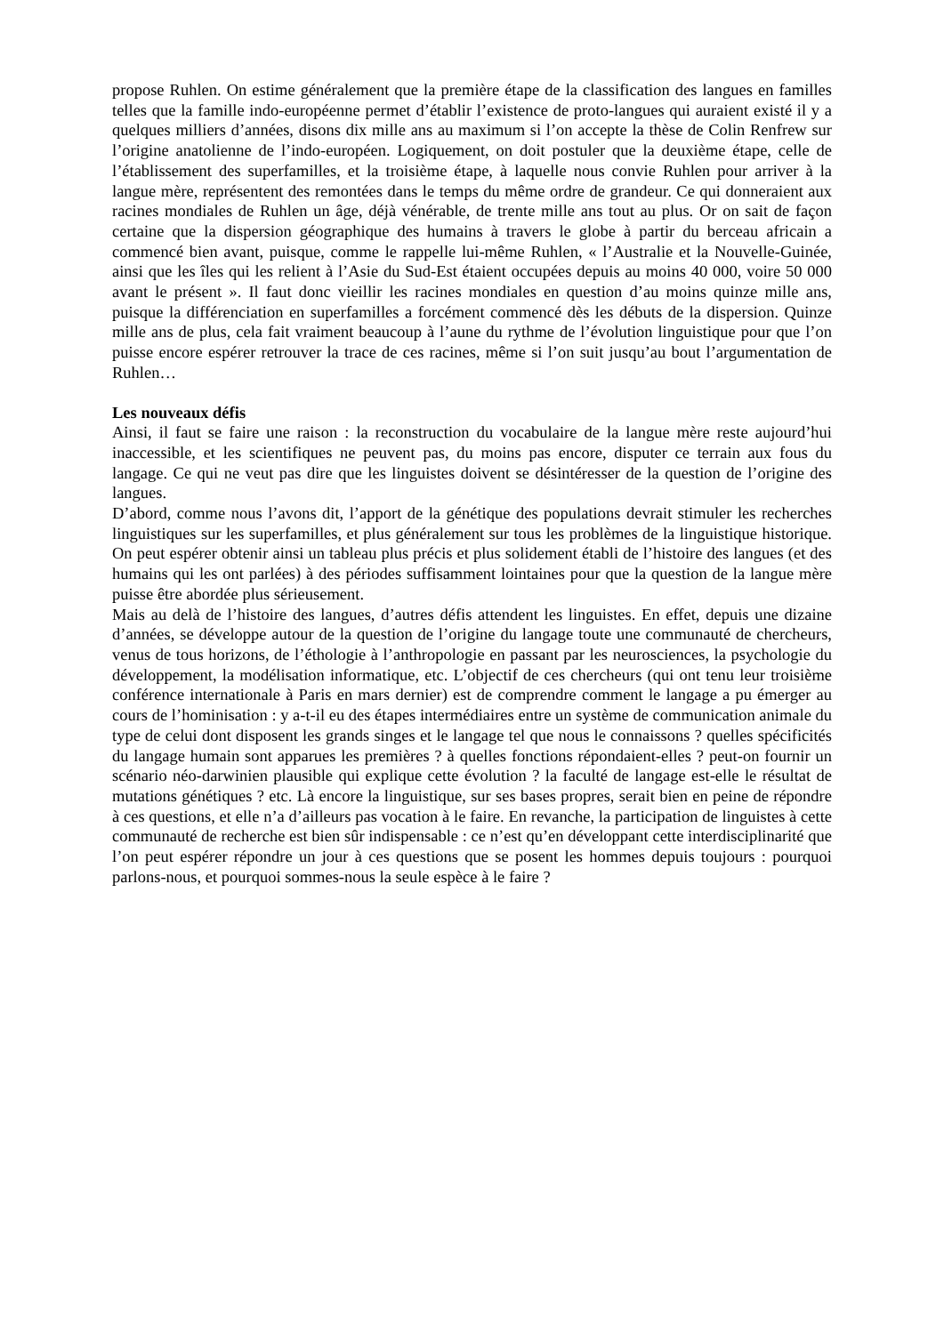propose Ruhlen. On estime généralement que la première étape de la classification des langues en familles telles que la famille indo-européenne permet d’établir l’existence de proto-langues qui auraient existé il y a quelques milliers d’années, disons dix mille ans au maximum si l’on accepte la thèse de Colin Renfrew sur l’origine anatolienne de l’indo-européen. Logiquement, on doit postuler que la deuxième étape, celle de l’établissement des superfamilles, et la troisième étape, à laquelle nous convie Ruhlen pour arriver à la langue mère, représentent des remontées dans le temps du même ordre de grandeur. Ce qui donneraient aux racines mondiales de Ruhlen un âge, déjà vénérable, de trente mille ans tout au plus. Or on sait de façon certaine que la dispersion géographique des humains à travers le globe à partir du berceau africain a commencé bien avant, puisque, comme le rappelle lui-même Ruhlen, « l’Australie et la Nouvelle-Guinée, ainsi que les îles qui les relient à l’Asie du Sud-Est étaient occupées depuis au moins 40 000, voire 50 000 avant le présent ». Il faut donc vieillir les racines mondiales en question d’au moins quinze mille ans, puisque la différenciation en superfamilles a forcément commencé dès les débuts de la dispersion. Quinze mille ans de plus, cela fait vraiment beaucoup à l’aune du rythme de l’évolution linguistique pour que l’on puisse encore espérer retrouver la trace de ces racines, même si l’on suit jusqu’au bout l’argumentation de Ruhlen…
Les nouveaux défis
Ainsi, il faut se faire une raison : la reconstruction du vocabulaire de la langue mère reste aujourd’hui inaccessible, et les scientifiques ne peuvent pas, du moins pas encore, disputer ce terrain aux fous du langage. Ce qui ne veut pas dire que les linguistes doivent se désintéresser de la question de l’origine des langues.
D’abord, comme nous l’avons dit, l’apport de la génétique des populations devrait stimuler les recherches linguistiques sur les superfamilles, et plus généralement sur tous les problèmes de la linguistique historique. On peut espérer obtenir ainsi un tableau plus précis et plus solidement établi de l’histoire des langues (et des humains qui les ont parlées) à des périodes suffisamment lointaines pour que la question de la langue mère puisse être abordée plus sérieusement.
Mais au delà de l’histoire des langues, d’autres défis attendent les linguistes. En effet, depuis une dizaine d’années, se développe autour de la question de l’origine du langage toute une communauté de chercheurs, venus de tous horizons, de l’éthologie à l’anthropologie en passant par les neurosciences, la psychologie du développement, la modélisation informatique, etc. L’objectif de ces chercheurs (qui ont tenu leur troisième conférence internationale à Paris en mars dernier) est de comprendre comment le langage a pu émerger au cours de l’hominisation : y a-t-il eu des étapes intermédiaires entre un système de communication animale du type de celui dont disposent les grands singes et le langage tel que nous le connaissons ? quelles spécificités du langage humain sont apparues les premières ? à quelles fonctions répondaient-elles ? peut-on fournir un scénario néo-darwinien plausible qui explique cette évolution ? la faculté de langage est-elle le résultat de mutations génétiques ? etc. Là encore la linguistique, sur ses bases propres, serait bien en peine de répondre à ces questions, et elle n’a d’ailleurs pas vocation à le faire. En revanche, la participation de linguistes à cette communauté de recherche est bien sûr indispensable : ce n’est qu’en développant cette interdisciplinarité que l’on peut espérer répondre un jour à ces questions que se posent les hommes depuis toujours : pourquoi parlons-nous, et pourquoi sommes-nous la seule espèce à le faire ?